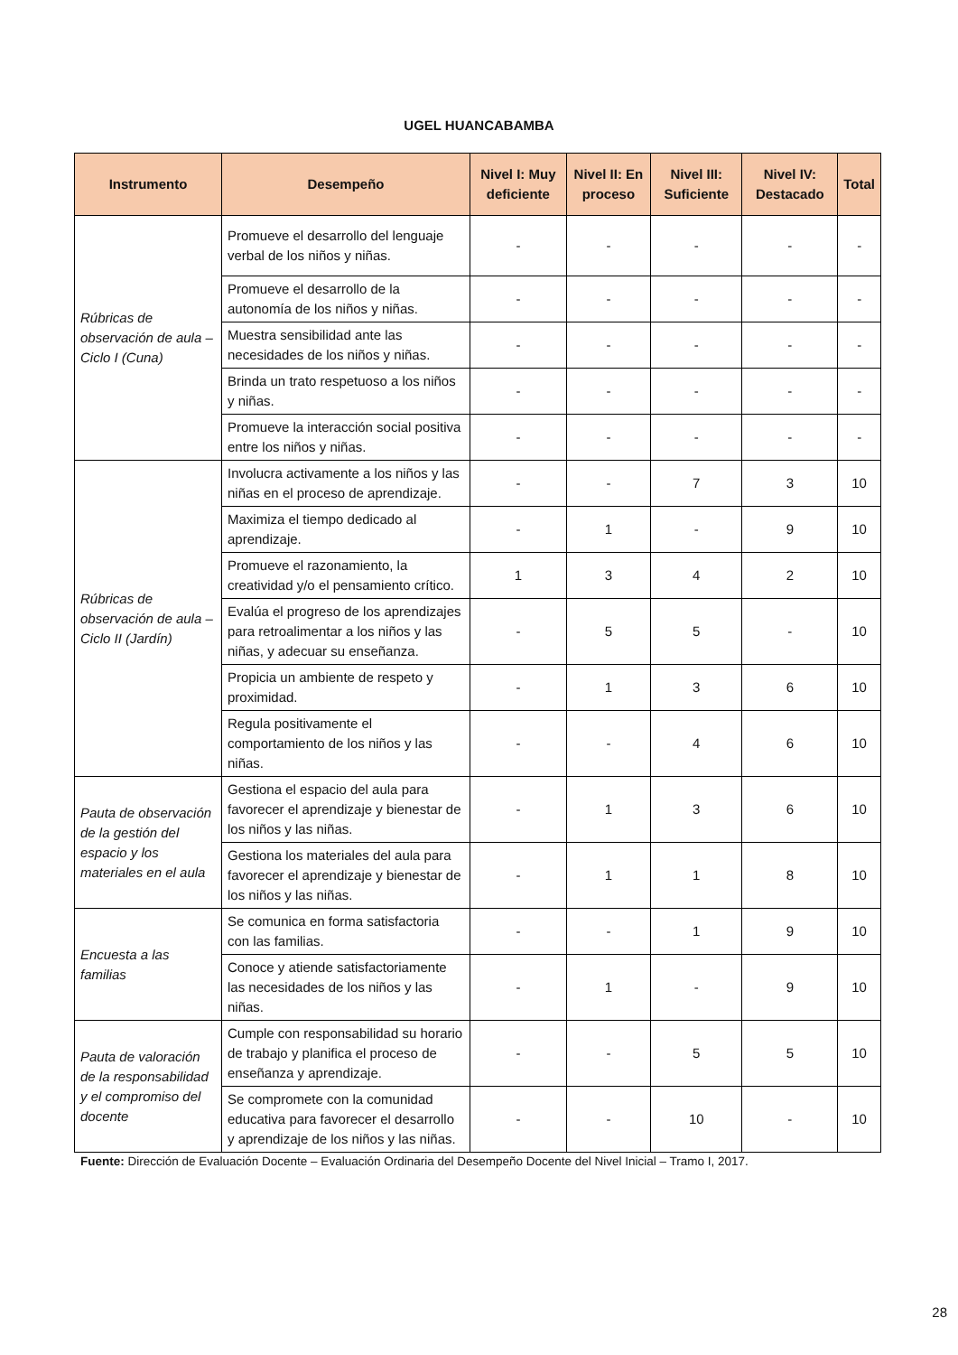UGEL HUANCABAMBA
| Instrumento | Desempeño | Nivel I: Muy deficiente | Nivel II: En proceso | Nivel III: Suficiente | Nivel IV: Destacado | Total |
| --- | --- | --- | --- | --- | --- | --- |
| Rúbricas de observación de aula – Ciclo I (Cuna) | Promueve el desarrollo del lenguaje verbal de los niños y niñas. | - | - | - | - | - |
| | Promueve el desarrollo de la autonomía de los niños y niñas. | - | - | - | - | - |
| | Muestra sensibilidad ante las necesidades de los niños y niñas. | - | - | - | - | - |
| | Brinda un trato respetuoso a los niños y niñas. | - | - | - | - | - |
| | Promueve la interacción social positiva entre los niños y niñas. | - | - | - | - | - |
| Rúbricas de observación de aula – Ciclo II (Jardín) | Involucra activamente a los niños y las niñas en el proceso de aprendizaje. | - | - | 7 | 3 | 10 |
| | Maximiza el tiempo dedicado al aprendizaje. | - | 1 | - | 9 | 10 |
| | Promueve el razonamiento, la creatividad y/o el pensamiento crítico. | 1 | 3 | 4 | 2 | 10 |
| | Evalúa el progreso de los aprendizajes para retroalimentar a los niños y las niñas, y adecuar su enseñanza. | - | 5 | 5 | - | 10 |
| | Propicia un ambiente de respeto y proximidad. | - | 1 | 3 | 6 | 10 |
| | Regula positivamente el comportamiento de los niños y las niñas. | - | - | 4 | 6 | 10 |
| Pauta de observación de la gestión del espacio y los materiales en el aula | Gestiona el espacio del aula para favorecer el aprendizaje y bienestar de los niños y las niñas. | - | 1 | 3 | 6 | 10 |
| | Gestiona los materiales del aula para favorecer el aprendizaje y bienestar de los niños y las niñas. | - | 1 | 1 | 8 | 10 |
| Encuesta a las familias | Se comunica en forma satisfactoria con las familias. | - | - | 1 | 9 | 10 |
| | Conoce y atiende satisfactoriamente las necesidades de los niños y las niñas. | - | 1 | - | 9 | 10 |
| Pauta de valoración de la responsabilidad y el compromiso del docente | Cumple con responsabilidad su horario de trabajo y planifica el proceso de enseñanza y aprendizaje. | - | - | 5 | 5 | 10 |
| | Se compromete con la comunidad educativa para favorecer el desarrollo y aprendizaje de los niños y las niñas. | - | - | 10 | - | 10 |
Fuente: Dirección de Evaluación Docente – Evaluación Ordinaria del Desempeño Docente del Nivel Inicial – Tramo I, 2017.
28